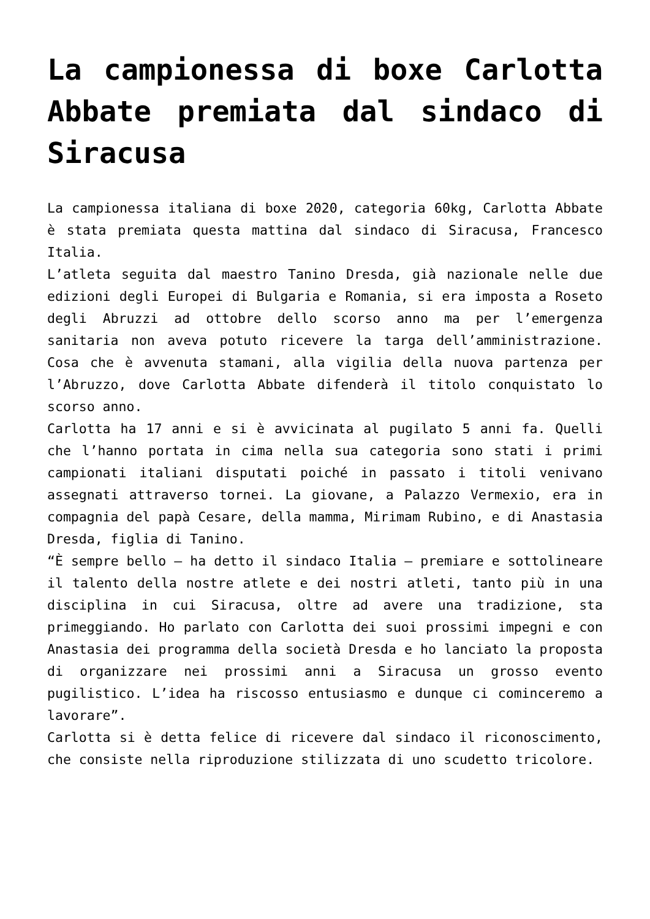La campionessa di boxe Carlotta Abbate premiata dal sindaco di Siracusa
La campionessa italiana di boxe 2020, categoria 60kg, Carlotta Abbate è stata premiata questa mattina dal sindaco di Siracusa, Francesco Italia.
L’atleta seguita dal maestro Tanino Dresda, già nazionale nelle due edizioni degli Europei di Bulgaria e Romania, si era imposta a Roseto degli Abruzzi ad ottobre dello scorso anno ma per l’emergenza sanitaria non aveva potuto ricevere la targa dell’amministrazione. Cosa che è avvenuta stamani, alla vigilia della nuova partenza per l’Abruzzo, dove Carlotta Abbate difenderà il titolo conquistato lo scorso anno.
Carlotta ha 17 anni e si è avvicinata al pugilato 5 anni fa. Quelli che l’hanno portata in cima nella sua categoria sono stati i primi campionati italiani disputati poiché in passato i titoli venivano assegnati attraverso tornei. La giovane, a Palazzo Vermexio, era in compagnia del papà Cesare, della mamma, Mirimam Rubino, e di Anastasia Dresda, figlia di Tanino.
“È sempre bello – ha detto il sindaco Italia – premiare e sottolineare il talento della nostre atlete e dei nostri atleti, tanto più in una disciplina in cui Siracusa, oltre ad avere una tradizione, sta primeggiando. Ho parlato con Carlotta dei suoi prossimi impegni e con Anastasia dei programma della società Dresda e ho lanciato la proposta di organizzare nei prossimi anni a Siracusa un grosso evento pugilistico. L’idea ha riscosso entusiasmo e dunque ci cominceremo a lavorare”.
Carlotta si è detta felice di ricevere dal sindaco il riconoscimento, che consiste nella riproduzione stilizzata di uno scudetto tricolore.